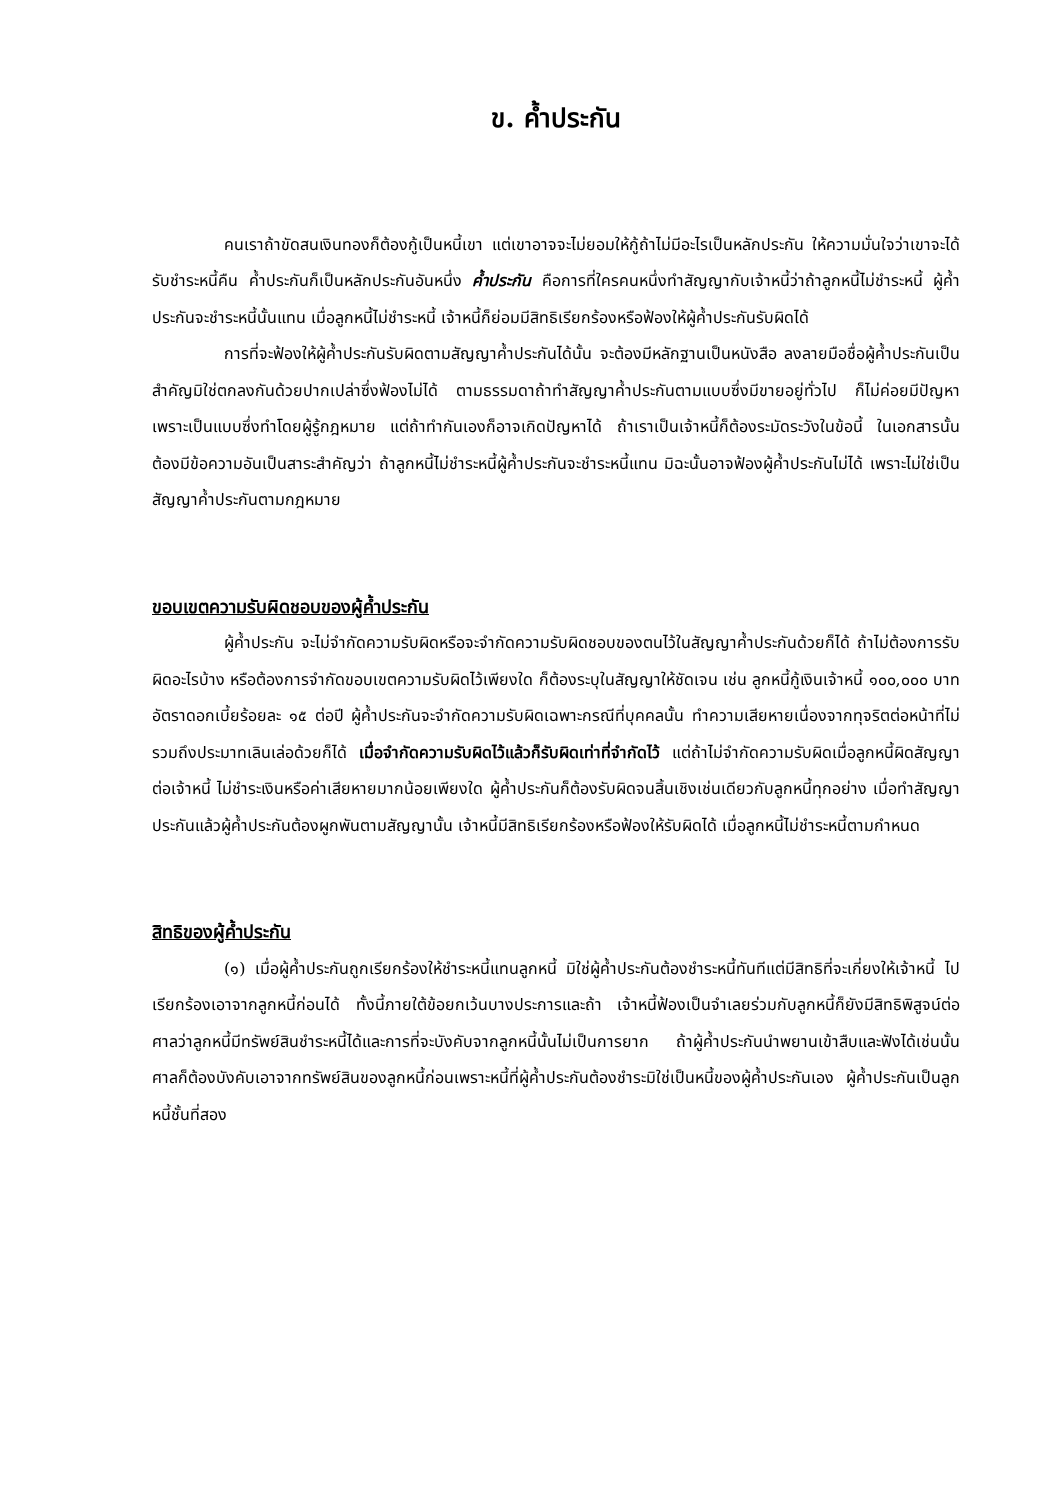ข. ค้ำประกัน
คนเราถ้าขัดสนเงินทองก็ต้องกู้เป็นหนี้เขา แต่เขาอาจจะไม่ยอมให้กู้ถ้าไม่มีอะไรเป็นหลักประกัน ให้ความมั่นใจว่าเขาจะได้รับชำระหนี้คืน ค้ำประกันก็เป็นหลักประกันอันหนึ่ง ค้ำประกัน คือการที่ใครคนหนึ่งทำสัญญากับเจ้าหนี้ว่าถ้าลูกหนี้ไม่ชำระหนี้ ผู้ค้ำประกันจะชำระหนี้นั้นแทน เมื่อลูกหนี้ไม่ชำระหนี้ เจ้าหนี้ก็ย่อมมีสิทธิเรียกร้องหรือฟ้องให้ผู้ค้ำประกันรับผิดได้
การที่จะฟ้องให้ผู้ค้ำประกันรับผิดตามสัญญาค้ำประกันได้นั้น จะต้องมีหลักฐานเป็นหนังสือ ลงลายมือชื่อผู้ค้ำประกันเป็นสำคัญมิใช่ตกลงกันด้วยปากเปล่าซึ่งฟ้องไม่ได้ ตามธรรมดาถ้าทำสัญญาค้ำประกันตามแบบซึ่งมีขายอยู่ทั่วไป ก็ไม่ค่อยมีปัญหาเพราะเป็นแบบซึ่งทำโดยผู้รู้กฎหมาย แต่ถ้าทำกันเองก็อาจเกิดปัญหาได้ ถ้าเราเป็นเจ้าหนี้ก็ต้องระมัดระวังในข้อนี้ ในเอกสารนั้นต้องมีข้อความอันเป็นสาระสำคัญว่า ถ้าลูกหนี้ไม่ชำระหนี้ผู้ค้ำประกันจะชำระหนี้แทน มิฉะนั้นอาจฟ้องผู้ค้ำประกันไม่ได้ เพราะไม่ใช่เป็นสัญญาค้ำประกันตามกฎหมาย
ขอบเขตความรับผิดชอบของผู้ค้ำประกัน
ผู้ค้ำประกัน จะไม่จำกัดความรับผิดหรือจะจำกัดความรับผิดชอบของตนไว้ในสัญญาค้ำประกันด้วยก็ได้ ถ้าไม่ต้องการรับผิดอะไรบ้าง หรือต้องการจำกัดขอบเขตความรับผิดไว้เพียงใด ก็ต้องระบุในสัญญาให้ชัดเจน เช่น ลูกหนี้กู้เงินเจ้าหนี้ ๑๐๐,๐๐๐ บาท อัตราดอกเบี้ยร้อยละ ๑๕ ต่อปี ผู้ค้ำประกันจะจำกัดความรับผิดเฉพาะกรณีที่บุคคลนั้น ทำความเสียหายเนื่องจากทุจริตต่อหน้าที่ไม่รวมถึงประมาทเลินเล่อด้วยก็ได้ เมื่อจำกัดความรับผิดไว้แล้วก็รับผิดเท่าที่จำกัดไว้ แต่ถ้าไม่จำกัดความรับผิดเมื่อลูกหนี้ผิดสัญญาต่อเจ้าหนี้ ไม่ชำระเงินหรือค่าเสียหายมากน้อยเพียงใด ผู้ค้ำประกันก็ต้องรับผิดจนสิ้นเชิงเช่นเดียวกับลูกหนี้ทุกอย่าง เมื่อทำสัญญาประกันแล้วผู้ค้ำประกันต้องผูกพันตามสัญญานั้น เจ้าหนี้มีสิทธิเรียกร้องหรือฟ้องให้รับผิดได้ เมื่อลูกหนี้ไม่ชำระหนี้ตามกำหนด
สิทธิของผู้ค้ำประกัน
(๑) เมื่อผู้ค้ำประกันถูกเรียกร้องให้ชำระหนี้แทนลูกหนี้ มิใช่ผู้ค้ำประกันต้องชำระหนี้ทันทีแต่มีสิทธิที่จะเกี่ยงให้เจ้าหนี้ ไปเรียกร้องเอาจากลูกหนี้ก่อนได้ ทั้งนี้ภายใต้ข้อยกเว้นบางประการและถ้า เจ้าหนี้ฟ้องเป็นจำเลยร่วมกับลูกหนี้ก็ยังมีสิทธิพิสูจน์ต่อศาลว่าลูกหนี้มีทรัพย์สินชำระหนี้ได้และการที่จะบังคับจากลูกหนี้นั้นไม่เป็นการยาก ถ้าผู้ค้ำประกันนำพยานเข้าสืบและฟังได้เช่นนั้น ศาลก็ต้องบังคับเอาจากทรัพย์สินของลูกหนี้ก่อนเพราะหนี้ที่ผู้ค้ำประกันต้องชำระมิใช่เป็นหนี้ของผู้ค้ำประกันเอง ผู้ค้ำประกันเป็นลูกหนี้ชั้นที่สอง